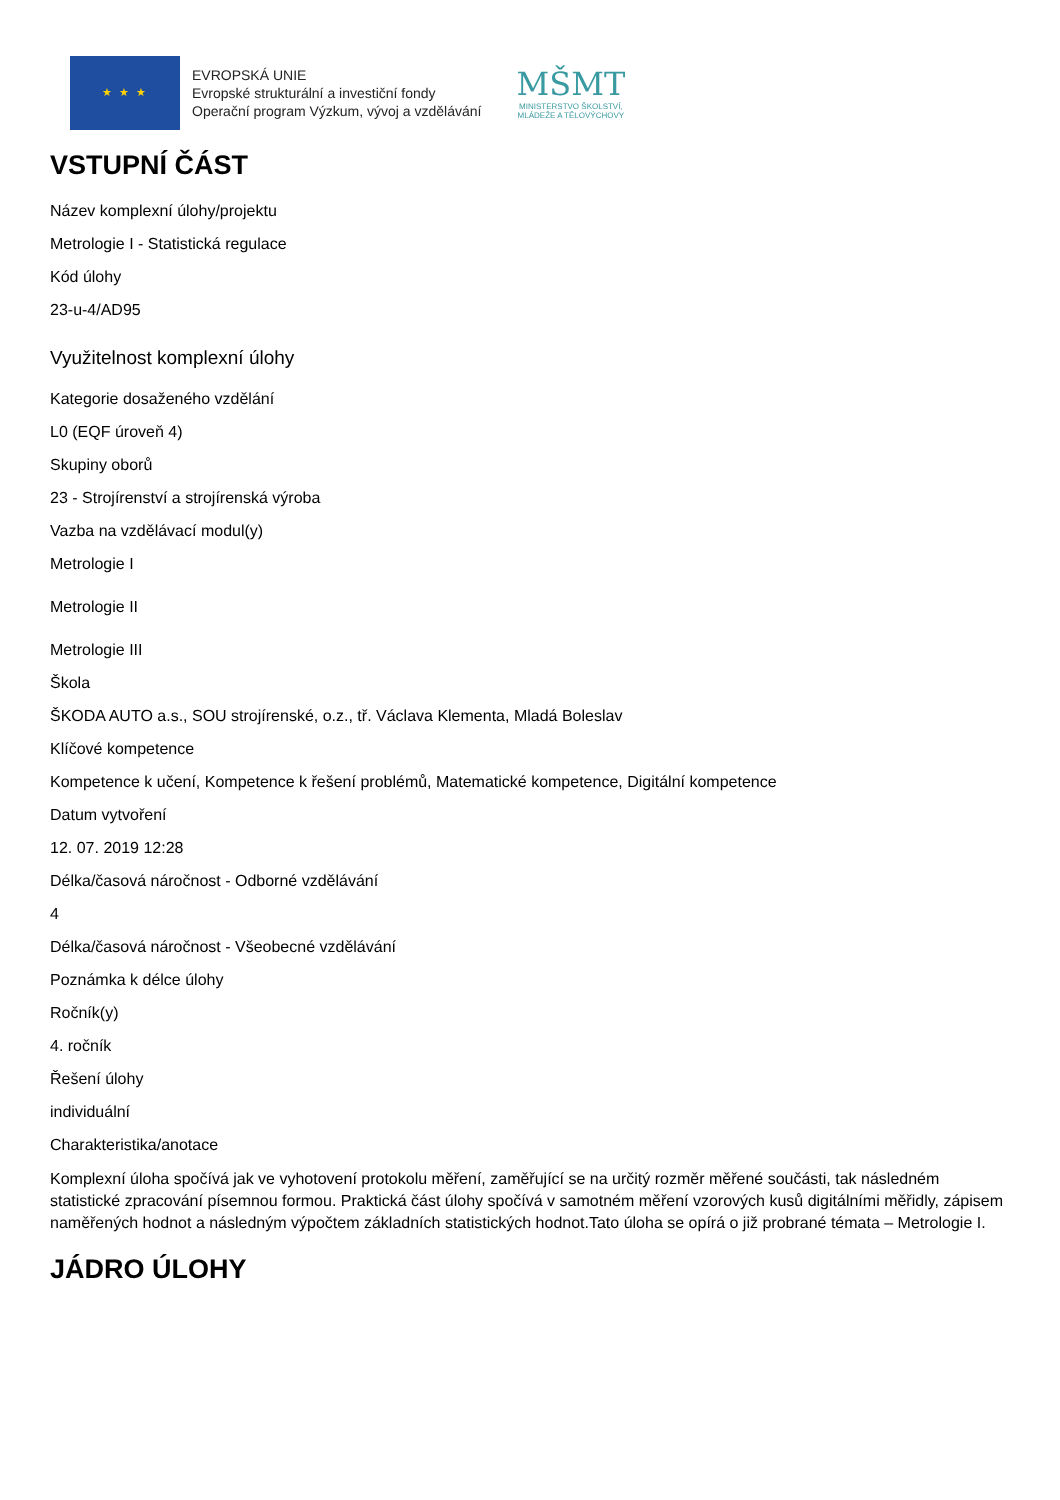★ ★ ★
EVROPSKÁ UNIE
Evropské strukturální a investiční fondy
Operační program Výzkum, vývoj a vzdělávání
MŠMT
MINISTERSTVO ŠKOLSTVÍ,
MLÁDEŽE A TĚLOVÝCHOVY
VSTUPNÍ ČÁST
Název komplexní úlohy/projektu
Metrologie I - Statistická regulace
Kód úlohy
23-u-4/AD95
Využitelnost komplexní úlohy
Kategorie dosaženého vzdělání
L0 (EQF úroveň 4)
Skupiny oborů
23 - Strojírenství a strojírenská výroba
Vazba na vzdělávací modul(y)
Metrologie I
Metrologie II
Metrologie III
Škola
ŠKODA AUTO a.s., SOU strojírenské, o.z., tř. Václava Klementa, Mladá Boleslav
Klíčové kompetence
Kompetence k učení, Kompetence k řešení problémů, Matematické kompetence, Digitální kompetence
Datum vytvoření
12. 07. 2019 12:28
Délka/časová náročnost - Odborné vzdělávání
4
Délka/časová náročnost - Všeobecné vzdělávání
Poznámka k délce úlohy
Ročník(y)
4. ročník
Řešení úlohy
individuální
Charakteristika/anotace
Komplexní úloha spočívá jak ve vyhotovení protokolu měření, zaměřující se na určitý rozměr měřené součásti, tak následném statistické zpracování písemnou formou. Praktická část úlohy spočívá v samotném měření vzorových kusů digitálními měřidly, zápisem naměřených hodnot a následným výpočtem základních statistických hodnot.Tato úloha se opírá o již probrané témata – Metrologie I.
JÁDRO ÚLOHY